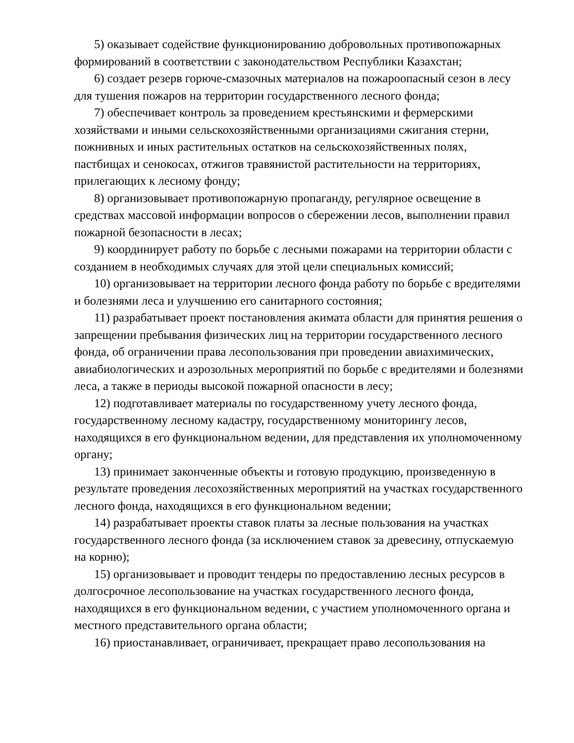5) оказывает содействие функционированию добровольных противопожарных формирований в соответствии с законодательством Республики Казахстан;
6) создает резерв горюче-смазочных материалов на пожароопасный сезон в лесу для тушения пожаров на территории государственного лесного фонда;
7) обеспечивает контроль за проведением крестьянскими и фермерскими хозяйствами и иными сельскохозяйственными организациями сжигания стерни, пожнивных и иных растительных остатков на сельскохозяйственных полях, пастбищах и сенокосах, отжигов травянистой растительности на территориях, прилегающих к лесному фонду;
8) организовывает противопожарную пропаганду, регулярное освещение в средствах массовой информации вопросов о сбережении лесов, выполнении правил пожарной безопасности в лесах;
9) координирует работу по борьбе с лесными пожарами на территории области с созданием в необходимых случаях для этой цели специальных комиссий;
10) организовывает на территории лесного фонда работу по борьбе с вредителями и болезнями леса и улучшению его санитарного состояния;
11) разрабатывает проект постановления акимата области для принятия решения о запрещении пребывания физических лиц на территории государственного лесного фонда, об ограничении права лесопользования при проведении авиахимических, авиабиологических и аэрозольных мероприятий по борьбе с вредителями и болезнями леса, а также в периоды высокой пожарной опасности в лесу;
12) подготавливает материалы по государственному учету лесного фонда, государственному лесному кадастру, государственному мониторингу лесов, находящихся в его функциональном ведении, для представления их уполномоченному органу;
13) принимает законченные объекты и готовую продукцию, произведенную в результате проведения лесохозяйственных мероприятий на участках государственного лесного фонда, находящихся в его функциональном ведении;
14) разрабатывает проекты ставок платы за лесные пользования на участках государственного лесного фонда (за исключением ставок за древесину, отпускаемую на корню);
15) организовывает и проводит тендеры по предоставлению лесных ресурсов в долгосрочное лесопользование на участках государственного лесного фонда, находящихся в его функциональном ведении, с участием уполномоченного органа и местного представительного органа области;
16) приостанавливает, ограничивает, прекращает право лесопользования на